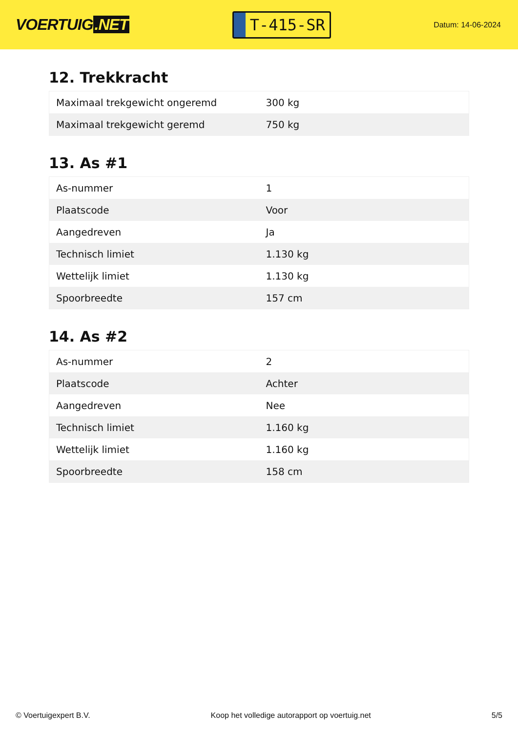VOERTUIG.NET
T-415-SR
Datum: 14-06-2024
12. Trekkracht
| Maximaal trekgewicht ongeremd | 300 kg |
| Maximaal trekgewicht geremd | 750 kg |
13. As #1
| As-nummer | 1 |
| Plaatscode | Voor |
| Aangedreven | Ja |
| Technisch limiet | 1.130 kg |
| Wettelijk limiet | 1.130 kg |
| Spoorbreedte | 157 cm |
14. As #2
| As-nummer | 2 |
| Plaatscode | Achter |
| Aangedreven | Nee |
| Technisch limiet | 1.160 kg |
| Wettelijk limiet | 1.160 kg |
| Spoorbreedte | 158 cm |
© Voertuigexpert B.V. Koop het volledige autorapport op voertuig.net 5/5